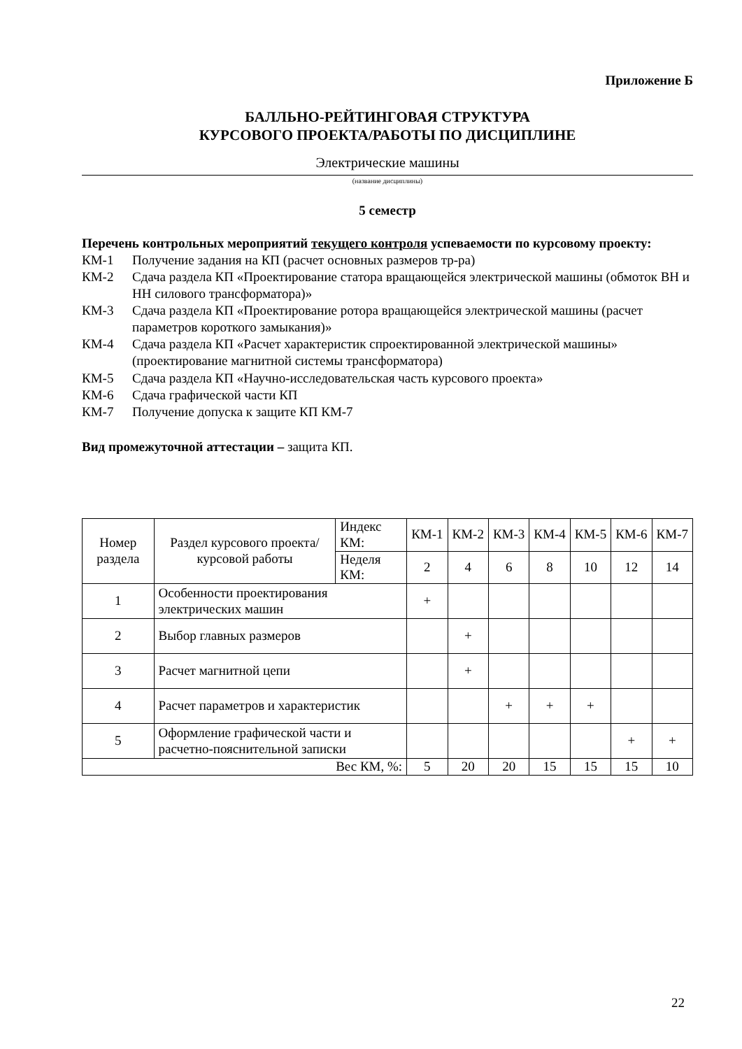Приложение Б
БАЛЛЬНО-РЕЙТИНГОВАЯ СТРУКТУРА
КУРСОВОГО ПРОЕКТА/РАБОТЫ ПО ДИСЦИПЛИНЕ
Электрические машины
(название дисциплины)
5 семестр
Перечень контрольных мероприятий текущего контроля успеваемости по курсовому проекту:
КМ-1 Получение задания на КП (расчет основных размеров тр-ра)
КМ-2 Сдача раздела КП «Проектирование статора вращающейся электрической машины (обмоток ВН и НН силового трансформатора)»
КМ-3 Сдача раздела КП «Проектирование ротора вращающейся электрической машины (расчет параметров короткого замыкания)»
КМ-4 Сдача раздела КП «Расчет характеристик спроектированной электрической машины» (проектирование магнитной системы трансформатора)
КМ-5 Сдача раздела КП «Научно-исследовательская часть курсового проекта»
КМ-6 Сдача графической части КП
КМ-7 Получение допуска к защите КП КМ-7
Вид промежуточной аттестации – защита КП.
| Номер раздела | Раздел курсового проекта/курсовой работы | Индекс КМ: | КМ-1 | КМ-2 | КМ-3 | КМ-4 | КМ-5 | КМ-6 | КМ-7 |
| --- | --- | --- | --- | --- | --- | --- | --- | --- | --- |
| | | Неделя КМ: | 2 | 4 | 6 | 8 | 10 | 12 | 14 |
| 1 | Особенности проектирования электрических машин | | + | | | | | | |
| 2 | Выбор главных размеров | | | + | | | | | |
| 3 | Расчет магнитной цепи | | | + | | | | | |
| 4 | Расчет параметров и характеристик | | | | + | + | + | | |
| 5 | Оформление графической части и расчетно-пояснительной записки | | | | | | | + | + |
| Вес КМ, %: | | | 5 | 20 | 20 | 15 | 15 | 15 | 10 |
22